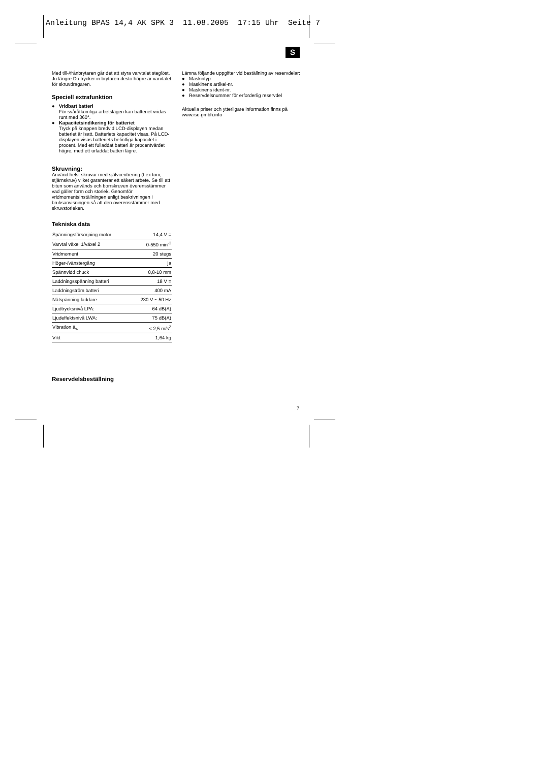Anleitung BPAS 14,4 AK SPK 3 11.08.2005 17:15 Uhr Seite 7
S
Med till-/frånbrytaren går det att styra varvtalet steglöst. Ju längre Du trycker in brytaren desto högre är varvtalet för skruvdragaren.
Speciell extrafunktion
● Vridbart batteri
För svåråtkomliga arbetslägen kan batteriet vridas runt med 360°.
● Kapacitetsindikering för batteriet
Tryck på knappen bredvid LCD-displayen medan batteriet är isatt. Batteriets kapacitet visas. På LCD-displayen visas batteriets befintliga kapacitet i procent. Med ett fulladdat batteri är procentvärdet högre, med ett urladdat batteri lägre.
Skruvning:
Använd helst skruvar med självcentrering (t ex torx, stjärnskruv) vilket garanterar ett säkert arbete. Se till att biten som används och borrskruven överensstämmer vad gäller form och storlek. Genomför vridmomentsinställningen enligt beskrivningen i bruksanvisningen så att den överensstämmer med skruvstorleken.
Tekniska data
| Spänningsförsörjning motor | 14,4 V = |
| Varvtal växel 1/växel 2 | 0-550 min<sup>-1</sup> |
| Vridmoment | 20 stegs |
| Höger-/vänstergång | ja |
| Spännvidd chuck | 0,8-10 mm |
| Laddningsspänning batteri | 18 V = |
| Laddningström batteri | 400 mA |
| Nätspänning laddare | 230 V ~ 50 Hz |
| Ljudtrycksnivå LPA: | 64 dB(A) |
| Ljudeffektsnivå LWA: | 75 dB(A) |
| Vibration ā<sub>w</sub> | < 2,5 m/s<sup>2</sup> |
| Vikt | 1,64 kg |
Reservdelsbeställning
Lämna följande uppgifter vid beställning av reservdelar:
● Maskintyp
● Maskinens artikel-nr.
● Maskinens ident-nr.
● Reservdelsnummer för erforderlig reservdel
Aktuella priser och ytterligare information finns på www.isc-gmbh.info
7